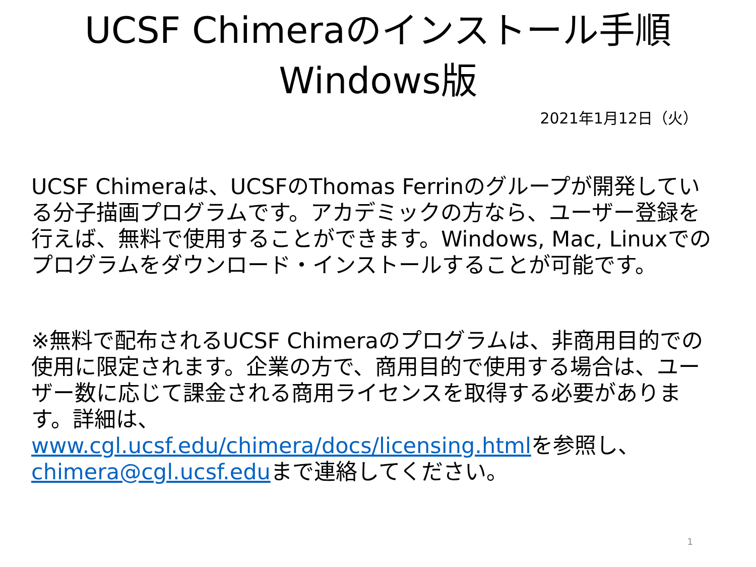UCSF Chimeraのインストール手順
Windows版
2021年1月12日（火）
UCSF Chimeraは、UCSFのThomas Ferrinのグループが開発している分子描画プログラムです。アカデミックの方なら、ユーザー登録を行えば、無料で使用することができます。Windows, Mac, Linuxでのプログラムをダウンロード・インストールすることが可能です。
※無料で配布されるUCSF Chimeraのプログラムは、非商用目的での使用に限定されます。企業の方で、商用目的で使用する場合は、ユーザー数に応じて課金される商用ライセンスを取得する必要があります。詳細は、
www.cgl.ucsf.edu/chimera/docs/licensing.htmlを参照し、
chimera@cgl.ucsf.eduまで連絡してください。
1